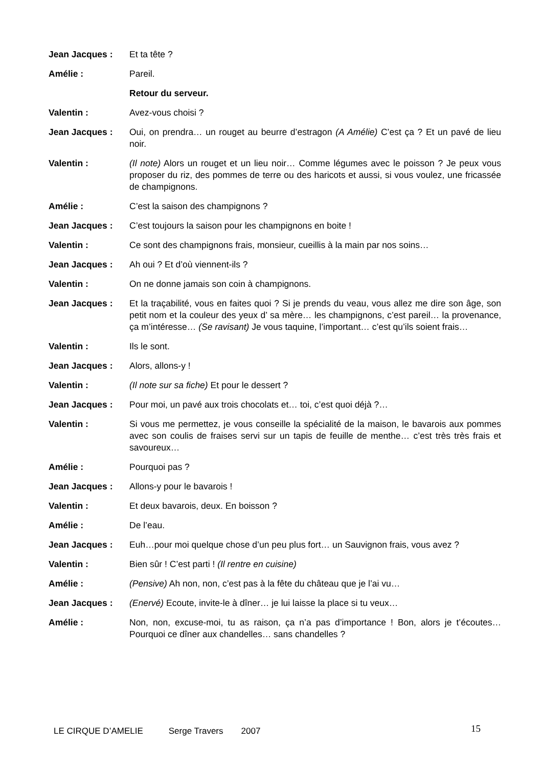Jean Jacques : Et ta tête ?
Amélie : Pareil.
Retour du serveur.
Valentin : Avez-vous choisi ?
Jean Jacques : Oui, on prendra… un rouget au beurre d’estragon (A Amélie) C’est ça ? Et un pavé de lieu noir.
Valentin : (Il note) Alors un rouget et un lieu noir… Comme légumes avec le poisson ? Je peux vous proposer du riz, des pommes de terre ou des haricots et aussi, si vous voulez, une fricassée de champignons.
Amélie : C’est la saison des champignons ?
Jean Jacques : C’est toujours la saison pour les champignons en boite !
Valentin : Ce sont des champignons frais, monsieur, cueillis à la main par nos soins…
Jean Jacques : Ah oui ? Et d’où viennent-ils ?
Valentin : On ne donne jamais son coin à champignons.
Jean Jacques : Et la traçabilité, vous en faites quoi ? Si je prends du veau, vous allez me dire son âge, son petit nom et la couleur des yeux d’ sa mère… les champignons, c’est pareil… la provenance, ça m’intéresse… (Se ravisant) Je vous taquine, l’important… c’est qu’ils soient frais…
Valentin : Ils le sont.
Jean Jacques : Alors, allons-y !
Valentin : (Il note sur sa fiche) Et pour le dessert ?
Jean Jacques : Pour moi, un pavé aux trois chocolats et… toi, c’est quoi déjà ?…
Valentin : Si vous me permettez, je vous conseille la spécialité de la maison, le bavarois aux pommes avec son coulis de fraises servi sur un tapis de feuille de menthe… c’est très très frais et savoureux…
Amélie : Pourquoi pas ?
Jean Jacques : Allons-y pour le bavarois !
Valentin : Et deux bavarois, deux. En boisson ?
Amélie : De l’eau.
Jean Jacques : Euh…pour moi quelque chose d’un peu plus fort… un Sauvignon frais, vous avez ?
Valentin : Bien sûr ! C’est parti ! (Il rentre en cuisine)
Amélie : (Pensive) Ah non, non, c’est pas à la fête du château que je l’ai vu…
Jean Jacques : (Enervé) Ecoute, invite-le à dîner… je lui laisse la place si tu veux…
Amélie : Non, non, excuse-moi, tu as raison, ça n’a pas d’importance ! Bon, alors je t’écoutes… Pourquoi ce dîner aux chandelles… sans chandelles ?
LE CIRQUE D’AMELIE Serge Travers 2007 15